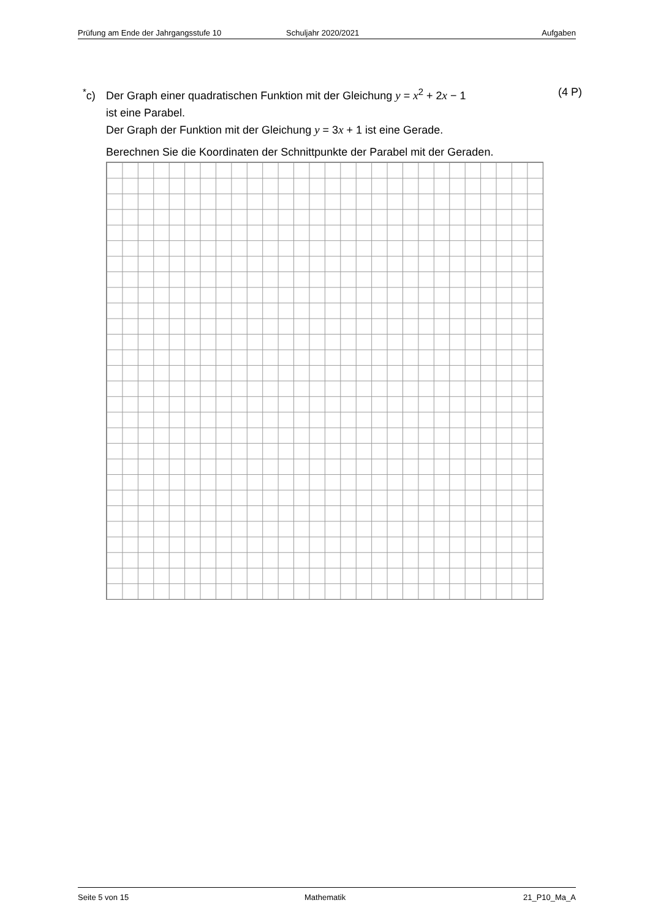Prüfung am Ende der Jahrgangsstufe 10 Schuljahr 2020/2021 Aufgaben
<sup>*</sup> c)
Der Graph einer quadratischen Funktion mit der Gleichung y = x<sup>2</sup> + 2x − 1
ist eine Parabel.
Der Graph der Funktion mit der Gleichung y = 3x + 1 ist eine Gerade.
Berechnen Sie die Koordinaten der Schnittpunkte der Parabel mit der Geraden.
(4 P)
Seite 5 von 15 Mathematik 21_P10_Ma_A